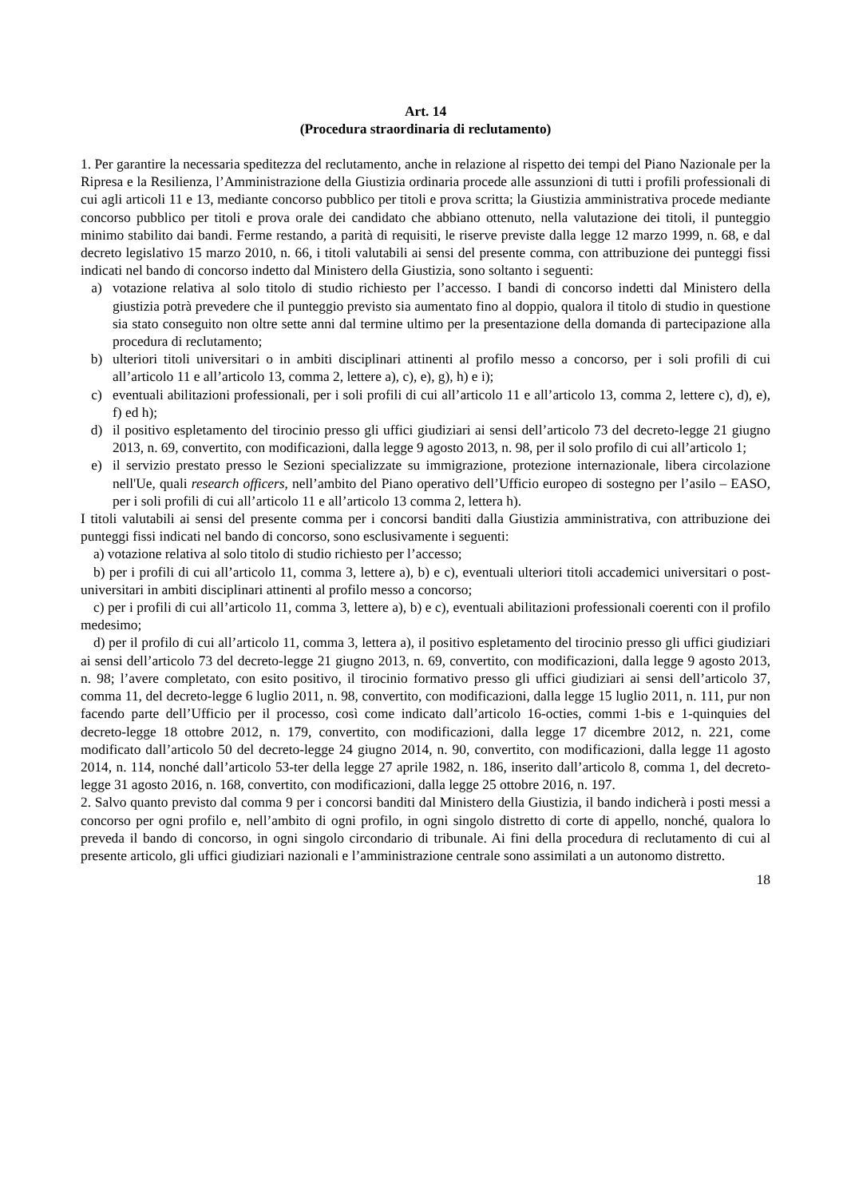Art. 14
(Procedura straordinaria di reclutamento)
1. Per garantire la necessaria speditezza del reclutamento, anche in relazione al rispetto dei tempi del Piano Nazionale per la Ripresa e la Resilienza, l’Amministrazione della Giustizia ordinaria procede alle assunzioni di tutti i profili professionali di cui agli articoli 11 e 13, mediante concorso pubblico per titoli e prova scritta; la Giustizia amministrativa procede mediante concorso pubblico per titoli e prova orale dei candidato che abbiano ottenuto, nella valutazione dei titoli, il punteggio minimo stabilito dai bandi. Ferme restando, a parità di requisiti, le riserve previste dalla legge 12 marzo 1999, n. 68, e dal decreto legislativo 15 marzo 2010, n. 66, i titoli valutabili ai sensi del presente comma, con attribuzione dei punteggi fissi indicati nel bando di concorso indetto dal Ministero della Giustizia, sono soltanto i seguenti:
a) votazione relativa al solo titolo di studio richiesto per l’accesso. I bandi di concorso indetti dal Ministero della giustizia potrà prevedere che il punteggio previsto sia aumentato fino al doppio, qualora il titolo di studio in questione sia stato conseguito non oltre sette anni dal termine ultimo per la presentazione della domanda di partecipazione alla procedura di reclutamento;
b) ulteriori titoli universitari o in ambiti disciplinari attinenti al profilo messo a concorso, per i soli profili di cui all’articolo 11 e all’articolo 13, comma 2, lettere a), c), e), g), h) e i);
c) eventuali abilitazioni professionali, per i soli profili di cui all’articolo 11 e all’articolo 13, comma 2, lettere c), d), e), f) ed h);
d) il positivo espletamento del tirocinio presso gli uffici giudiziari ai sensi dell’articolo 73 del decreto-legge 21 giugno 2013, n. 69, convertito, con modificazioni, dalla legge 9 agosto 2013, n. 98, per il solo profilo di cui all’articolo 1;
e) il servizio prestato presso le Sezioni specializzate su immigrazione, protezione internazionale, libera circolazione nell'Ue, quali research officers, nell’ambito del Piano operativo dell’Ufficio europeo di sostegno per l’asilo – EASO, per i soli profili di cui all’articolo 11 e all’articolo 13 comma 2, lettera h).
I titoli valutabili ai sensi del presente comma per i concorsi banditi dalla Giustizia amministrativa, con attribuzione dei punteggi fissi indicati nel bando di concorso, sono esclusivamente i seguenti:
a) votazione relativa al solo titolo di studio richiesto per l’accesso;
b) per i profili di cui all’articolo 11, comma 3, lettere a), b) e c), eventuali ulteriori titoli accademici universitari o post-universitari in ambiti disciplinari attinenti al profilo messo a concorso;
c) per i profili di cui all’articolo 11, comma 3, lettere a), b) e c), eventuali abilitazioni professionali coerenti con il profilo medesimo;
d) per il profilo di cui all’articolo 11, comma 3, lettera a), il positivo espletamento del tirocinio presso gli uffici giudiziari ai sensi dell’articolo 73 del decreto-legge 21 giugno 2013, n. 69, convertito, con modificazioni, dalla legge 9 agosto 2013, n. 98; l’avere completato, con esito positivo, il tirocinio formativo presso gli uffici giudiziari ai sensi dell’articolo 37, comma 11, del decreto-legge 6 luglio 2011, n. 98, convertito, con modificazioni, dalla legge 15 luglio 2011, n. 111, pur non facendo parte dell’Ufficio per il processo, così come indicato dall’articolo 16-octies, commi 1-bis e 1-quinquies del decreto-legge 18 ottobre 2012, n. 179, convertito, con modificazioni, dalla legge 17 dicembre 2012, n. 221, come modificato dall’articolo 50 del decreto-legge 24 giugno 2014, n. 90, convertito, con modificazioni, dalla legge 11 agosto 2014, n. 114, nonché dall’articolo 53-ter della legge 27 aprile 1982, n. 186, inserito dall’articolo 8, comma 1, del decreto-legge 31 agosto 2016, n. 168, convertito, con modificazioni, dalla legge 25 ottobre 2016, n. 197.
2. Salvo quanto previsto dal comma 9 per i concorsi banditi dal Ministero della Giustizia, il bando indicherà i posti messi a concorso per ogni profilo e, nell’ambito di ogni profilo, in ogni singolo distretto di corte di appello, nonché, qualora lo preveda il bando di concorso, in ogni singolo circondario di tribunale. Ai fini della procedura di reclutamento di cui al presente articolo, gli uffici giudiziari nazionali e l’amministrazione centrale sono assimilati a un autonomo distretto.
18